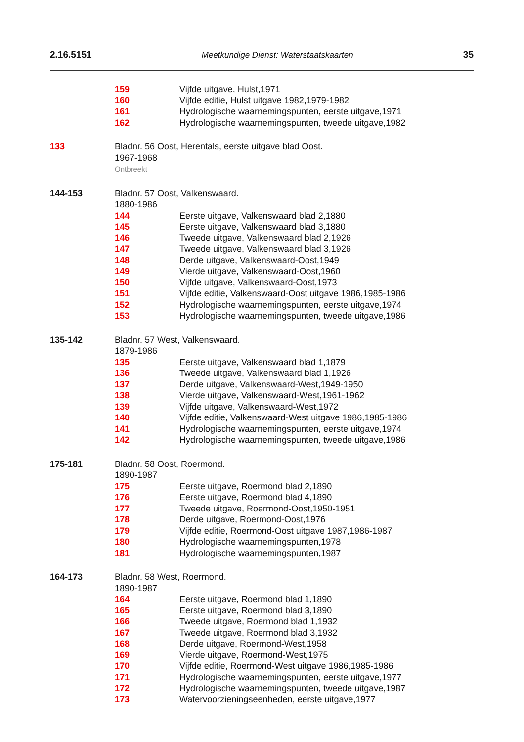2.16.5151 Meetkundige Dienst: Waterstaatskaarten 35
159 Vijfde uitgave, Hulst,1971
160 Vijfde editie, Hulst uitgave 1982,1979-1982
161 Hydrologische waarnemingspunten, eerste uitgave,1971
162 Hydrologische waarnemingspunten, tweede uitgave,1982
133 Bladnr. 56 Oost, Herentals, eerste uitgave blad Oost.
1967-1968
Ontbreekt
144-153 Bladnr. 57 Oost, Valkenswaard.
1880-1986
144 Eerste uitgave, Valkenswaard blad 2,1880
145 Eerste uitgave, Valkenswaard blad 3,1880
146 Tweede uitgave, Valkenswaard blad 2,1926
147 Tweede uitgave, Valkenswaard blad 3,1926
148 Derde uitgave, Valkenswaard-Oost,1949
149 Vierde uitgave, Valkenswaard-Oost,1960
150 Vijfde uitgave, Valkenswaard-Oost,1973
151 Vijfde editie, Valkenswaard-Oost uitgave 1986,1985-1986
152 Hydrologische waarnemingspunten, eerste uitgave,1974
153 Hydrologische waarnemingspunten, tweede uitgave,1986
135-142 Bladnr. 57 West, Valkenswaard.
1879-1986
135 Eerste uitgave, Valkenswaard blad 1,1879
136 Tweede uitgave, Valkenswaard blad 1,1926
137 Derde uitgave, Valkenswaard-West,1949-1950
138 Vierde uitgave, Valkenswaard-West,1961-1962
139 Vijfde uitgave, Valkenswaard-West,1972
140 Vijfde editie, Valkenswaard-West uitgave 1986,1985-1986
141 Hydrologische waarnemingspunten, eerste uitgave,1974
142 Hydrologische waarnemingspunten, tweede uitgave,1986
175-181 Bladnr. 58 Oost, Roermond.
1890-1987
175 Eerste uitgave, Roermond blad 2,1890
176 Eerste uitgave, Roermond blad 4,1890
177 Tweede uitgave, Roermond-Oost,1950-1951
178 Derde uitgave, Roermond-Oost,1976
179 Vijfde editie, Roermond-Oost uitgave 1987,1986-1987
180 Hydrologische waarnemingspunten,1978
181 Hydrologische waarnemingspunten,1987
164-173 Bladnr. 58 West, Roermond.
1890-1987
164 Eerste uitgave, Roermond blad 1,1890
165 Eerste uitgave, Roermond blad 3,1890
166 Tweede uitgave, Roermond blad 1,1932
167 Tweede uitgave, Roermond blad 3,1932
168 Derde uitgave, Roermond-West,1958
169 Vierde uitgave, Roermond-West,1975
170 Vijfde editie, Roermond-West uitgave 1986,1985-1986
171 Hydrologische waarnemingspunten, eerste uitgave,1977
172 Hydrologische waarnemingspunten, tweede uitgave,1987
173 Watervoorzieningseenheden, eerste uitgave,1977